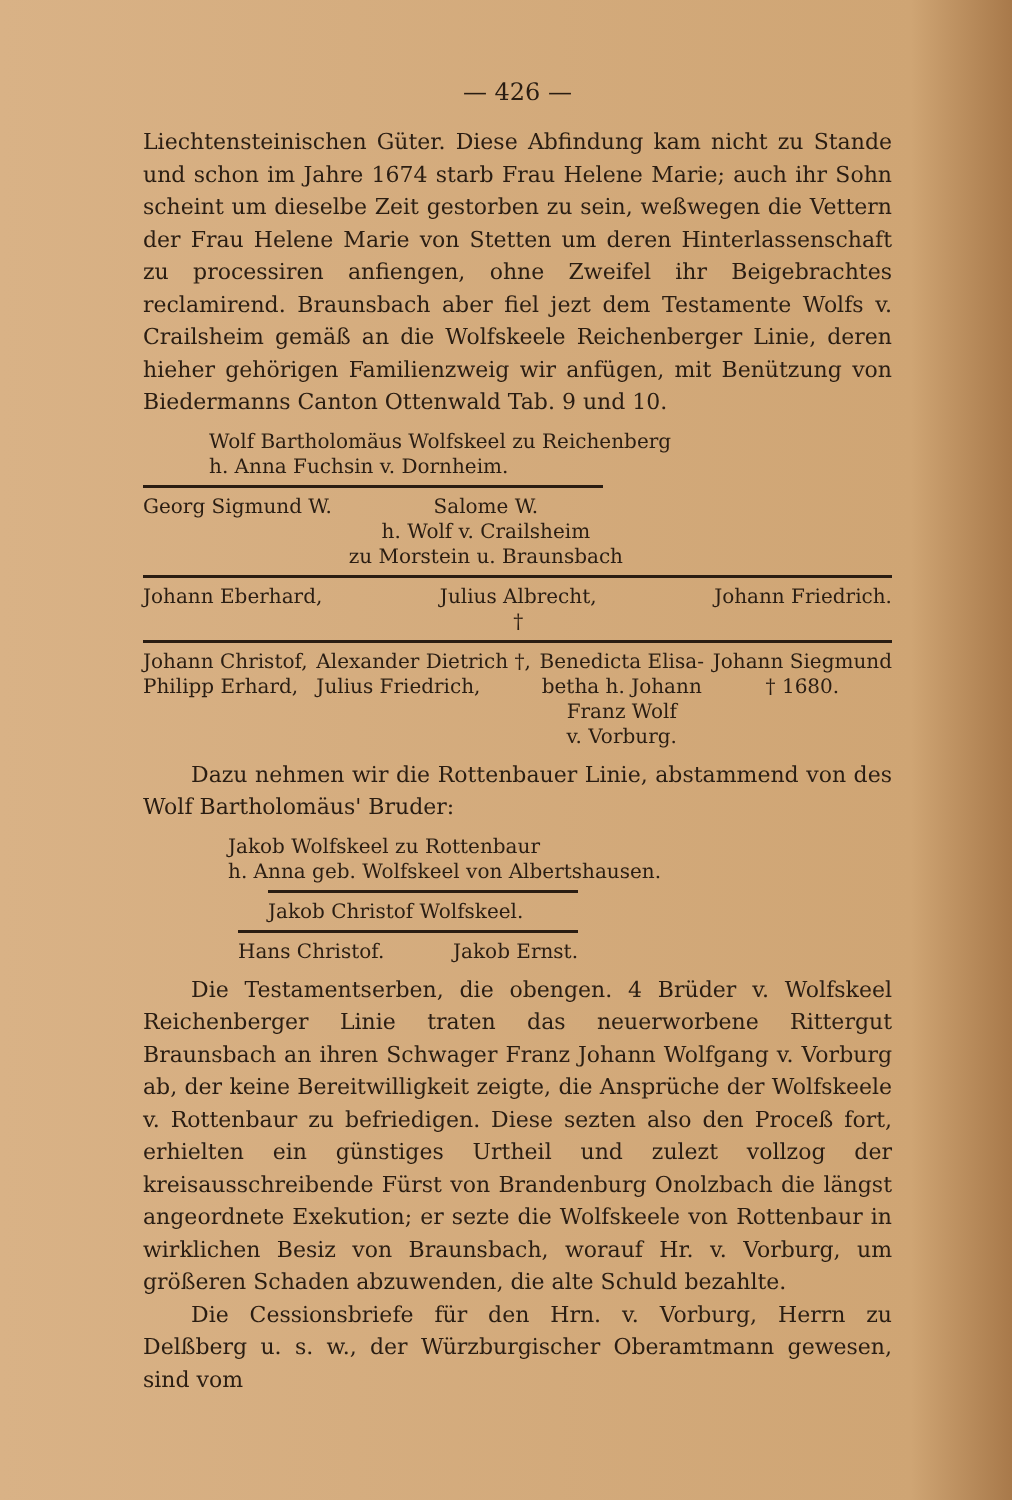— 426 —
Liechtensteinischen Güter. Diese Abfindung kam nicht zu Stande und schon im Jahre 1674 starb Frau Helene Marie; auch ihr Sohn scheint um dieselbe Zeit gestorben zu sein, weßwegen die Vettern der Frau Helene Marie von Stetten um deren Hinterlassenschaft zu processiren anfiengen, ohne Zweifel ihr Beigebrachtes reclamirend. Braunsbach aber fiel jezt dem Testamente Wolfs v. Crailsheim gemäß an die Wolfskeele Reichenberger Linie, deren hieher gehörigen Familienzweig wir anfügen, mit Benützung von Biedermanns Canton Ottenwald Tab. 9 und 10.
Wolf Bartholomäus Wolfskeel zu Reichenberg
h. Anna Fuchsin v. Dornheim.
Georg Sigmund W. Salome W.
h. Wolf v. Crailsheim
zu Morstein u. Braunsbach
Johann Eberhard, Julius Albrecht,
†
Johann Friedrich.
Johann Christof,
Philipp Erhard,
Alexander Dietrich †,
Julius Friedrich,
Benedicta Elisa-
betha h. Johann
Franz Wolf
v. Vorburg.
Johann Siegmund
† 1680.
Dazu nehmen wir die Rottenbauer Linie, abstammend von des Wolf Bartholomäus' Bruder:
Jakob Wolfskeel zu Rottenbaur
h. Anna geb. Wolfskeel von Albertshausen.
Jakob Christof Wolfskeel.
Hans Christof. Jakob Ernst.
Die Testamentserben, die obengen. 4 Brüder v. Wolfskeel Reichenberger Linie traten das neuerworbene Rittergut Braunsbach an ihren Schwager Franz Johann Wolfgang v. Vorburg ab, der keine Bereitwilligkeit zeigte, die Ansprüche der Wolfskeele v. Rottenbaur zu befriedigen. Diese sezten also den Proceß fort, erhielten ein günstiges Urtheil und zulezt vollzog der kreisausschreibende Fürst von Brandenburg Onolzbach die längst angeordnete Exekution; er sezte die Wolfskeele von Rottenbaur in wirklichen Besiz von Braunsbach, worauf Hr. v. Vorburg, um größeren Schaden abzuwenden, die alte Schuld bezahlte.
Die Cessionsbriefe für den Hrn. v. Vorburg, Herrn zu Delßberg u. s. w., der Würzburgischer Oberamtmann gewesen, sind vom